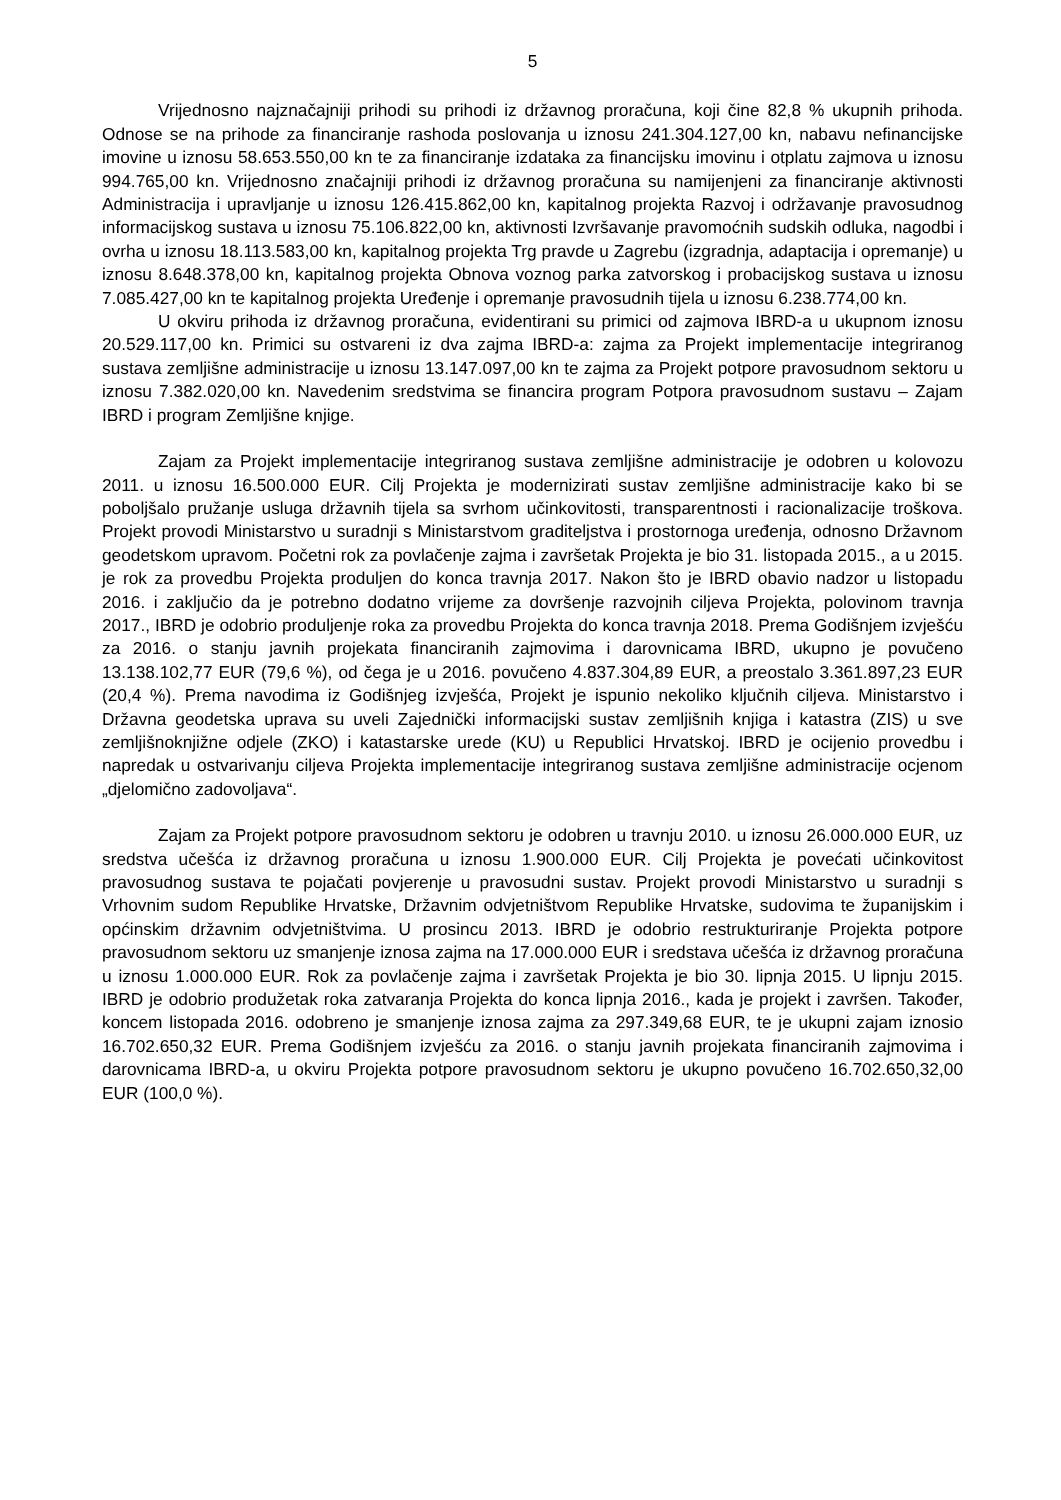5
Vrijednosno najznačajniji prihodi su prihodi iz državnog proračuna, koji čine 82,8 % ukupnih prihoda. Odnose se na prihode za financiranje rashoda poslovanja u iznosu 241.304.127,00 kn, nabavu nefinancijske imovine u iznosu 58.653.550,00 kn te za financiranje izdataka za financijsku imovinu i otplatu zajmova u iznosu 994.765,00 kn. Vrijednosno značajniji prihodi iz državnog proračuna su namijenjeni za financiranje aktivnosti Administracija i upravljanje u iznosu 126.415.862,00 kn, kapitalnog projekta Razvoj i održavanje pravosudnog informacijskog sustava u iznosu 75.106.822,00 kn, aktivnosti Izvršavanje pravomoćnih sudskih odluka, nagodbi i ovrha u iznosu 18.113.583,00 kn, kapitalnog projekta Trg pravde u Zagrebu (izgradnja, adaptacija i opremanje) u iznosu 8.648.378,00 kn, kapitalnog projekta Obnova voznog parka zatvorskog i probacijskog sustava u iznosu 7.085.427,00 kn te kapitalnog projekta Uređenje i opremanje pravosudnih tijela u iznosu 6.238.774,00 kn.
U okviru prihoda iz državnog proračuna, evidentirani su primici od zajmova IBRD-a u ukupnom iznosu 20.529.117,00 kn. Primici su ostvareni iz dva zajma IBRD-a: zajma za Projekt implementacije integriranog sustava zemljišne administracije u iznosu 13.147.097,00 kn te zajma za Projekt potpore pravosudnom sektoru u iznosu 7.382.020,00 kn. Navedenim sredstvima se financira program Potpora pravosudnom sustavu – Zajam IBRD i program Zemljišne knjige.
Zajam za Projekt implementacije integriranog sustava zemljišne administracije je odobren u kolovozu 2011. u iznosu 16.500.000 EUR. Cilj Projekta je modernizirati sustav zemljišne administracije kako bi se poboljšalo pružanje usluga državnih tijela sa svrhom učinkovitosti, transparentnosti i racionalizacije troškova. Projekt provodi Ministarstvo u suradnji s Ministarstvom graditeljstva i prostornoga uređenja, odnosno Državnom geodetskom upravom. Početni rok za povlačenje zajma i završetak Projekta je bio 31. listopada 2015., a u 2015. je rok za provedbu Projekta produljen do konca travnja 2017. Nakon što je IBRD obavio nadzor u listopadu 2016. i zaključio da je potrebno dodatno vrijeme za dovršenje razvojnih ciljeva Projekta, polovinom travnja 2017., IBRD je odobrio produljenje roka za provedbu Projekta do konca travnja 2018. Prema Godišnjem izvješću za 2016. o stanju javnih projekata financiranih zajmovima i darovnicama IBRD, ukupno je povučeno 13.138.102,77 EUR (79,6 %), od čega je u 2016. povučeno 4.837.304,89 EUR, a preostalo 3.361.897,23 EUR (20,4 %). Prema navodima iz Godišnjeg izvješća, Projekt je ispunio nekoliko ključnih ciljeva. Ministarstvo i Državna geodetska uprava su uveli Zajednički informacijski sustav zemljišnih knjiga i katastra (ZIS) u sve zemljišnoknjižne odjele (ZKO) i katastarske urede (KU) u Republici Hrvatskoj. IBRD je ocijenio provedbu i napredak u ostvarivanju ciljeva Projekta implementacije integriranog sustava zemljišne administracije ocjenom „djelomično zadovoljava“.
Zajam za Projekt potpore pravosudnom sektoru je odobren u travnju 2010. u iznosu 26.000.000 EUR, uz sredstva učešća iz državnog proračuna u iznosu 1.900.000 EUR. Cilj Projekta je povećati učinkovitost pravosudnog sustava te pojačati povjerenje u pravosudni sustav. Projekt provodi Ministarstvo u suradnji s Vrhovnim sudom Republike Hrvatske, Državnim odvjetništvom Republike Hrvatske, sudovima te županijskim i općinskim državnim odvjetništvima. U prosincu 2013. IBRD je odobrio restrukturiranje Projekta potpore pravosudnom sektoru uz smanjenje iznosa zajma na 17.000.000 EUR i sredstava učešća iz državnog proračuna u iznosu 1.000.000 EUR. Rok za povlačenje zajma i završetak Projekta je bio 30. lipnja 2015. U lipnju 2015. IBRD je odobrio produžetak roka zatvaranja Projekta do konca lipnja 2016., kada je projekt i završen. Također, koncem listopada 2016. odobreno je smanjenje iznosa zajma za 297.349,68 EUR, te je ukupni zajam iznosio 16.702.650,32 EUR. Prema Godišnjem izvješću za 2016. o stanju javnih projekata financiranih zajmovima i darovnicama IBRD-a, u okviru Projekta potpore pravosudnom sektoru je ukupno povučeno 16.702.650,32,00 EUR (100,0 %).